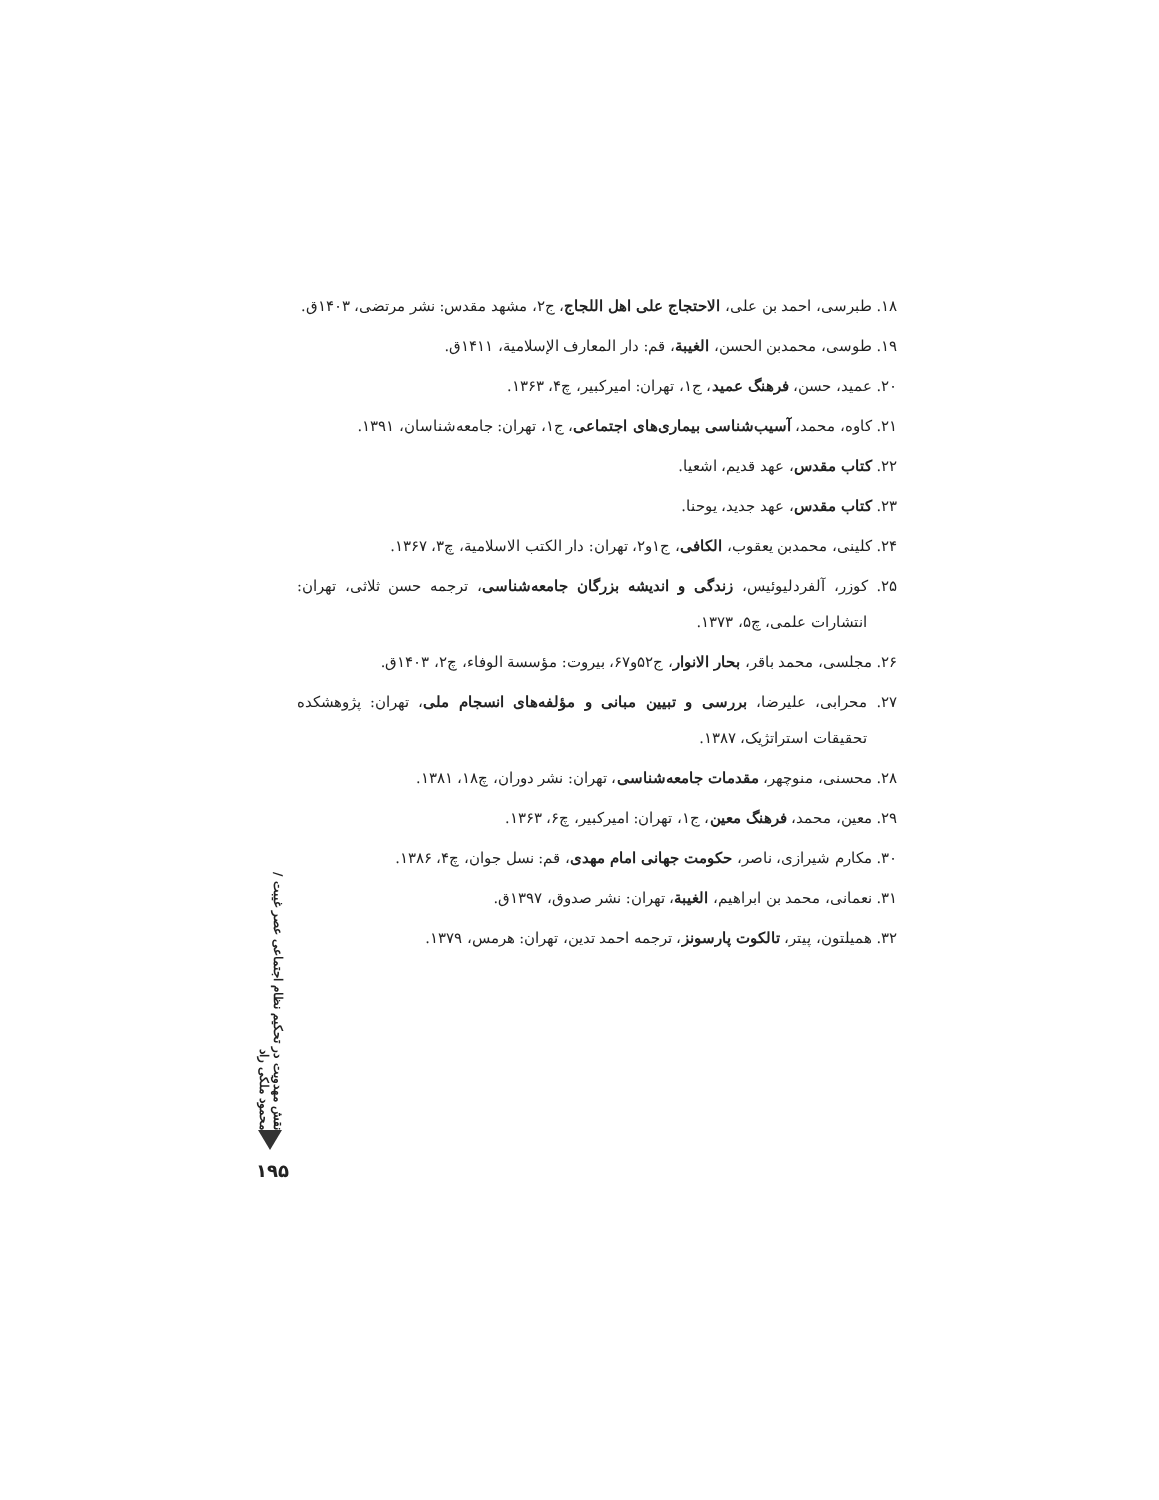۱۸. طبرسی، احمد بن علی، الاحتجاج علی اهل اللجاج، ج۲، مشهد مقدس: نشر مرتضی، ۱۴۰۳ق.
۱۹. طوسی، محمدبن الحسن، الغیبة، قم: دار المعارف الإسلامیة، ۱۴۱۱ق.
۲۰. عمید، حسن، فرهنگ عمید، ج۱، تهران: امیرکبیر، چ۴، ۱۳۶۳.
۲۱. کاوه، محمد، آسیب‌شناسی بیماری‌های اجتماعی، ج۱، تهران: جامعه‌شناسان، ۱۳۹۱.
۲۲. کتاب مقدس، عهد قدیم، اشعیا.
۲۳. کتاب مقدس، عهد جدید، یوحنا.
۲۴. کلینی، محمدبن یعقوب، الکافی، ج۱و۲، تهران: دار الکتب الاسلامیة، چ۳، ۱۳۶۷.
۲۵. کوزر، آلفردلیوئیس، زندگی و اندیشه بزرگان جامعه‌شناسی، ترجمه حسن ثلاثی، تهران: انتشارات علمی، چ۵، ۱۳۷۳.
۲۶. مجلسی، محمد باقر، بحار الانوار، ج۵۲و۶۷، بیروت: مؤسسة الوفاء، چ۲، ۱۴۰۳ق.
۲۷. محرابی، علیرضا، بررسی و تبیین مبانی و مؤلفه‌های انسجام ملی، تهران: پژوهشکده تحقیقات استراتژیک، ۱۳۸۷.
۲۸. محسنی، منوچهر، مقدمات جامعه‌شناسی، تهران: نشر دوران، چ۱۸، ۱۳۸۱.
۲۹. معین، محمد، فرهنگ معین، ج۱، تهران: امیرکبیر، چ۶، ۱۳۶۳.
۳۰. مکارم شیرازی، ناصر، حکومت جهانی امام مهدی، قم: نسل جوان، چ۴، ۱۳۸۶.
۳۱. نعمانی، محمد بن ابراهیم، الغیبة، تهران: نشر صدوق، ۱۳۹۷ق.
۳۲. همیلتون، پیتر، تالکوت پارسونز، ترجمه احمد تدین، تهران: هرمس، ۱۳۷۹.
نقش مهدویت در تحکیم نظام اجتماعی عصر غیبت / محمود ملکی راد
۱۹۵